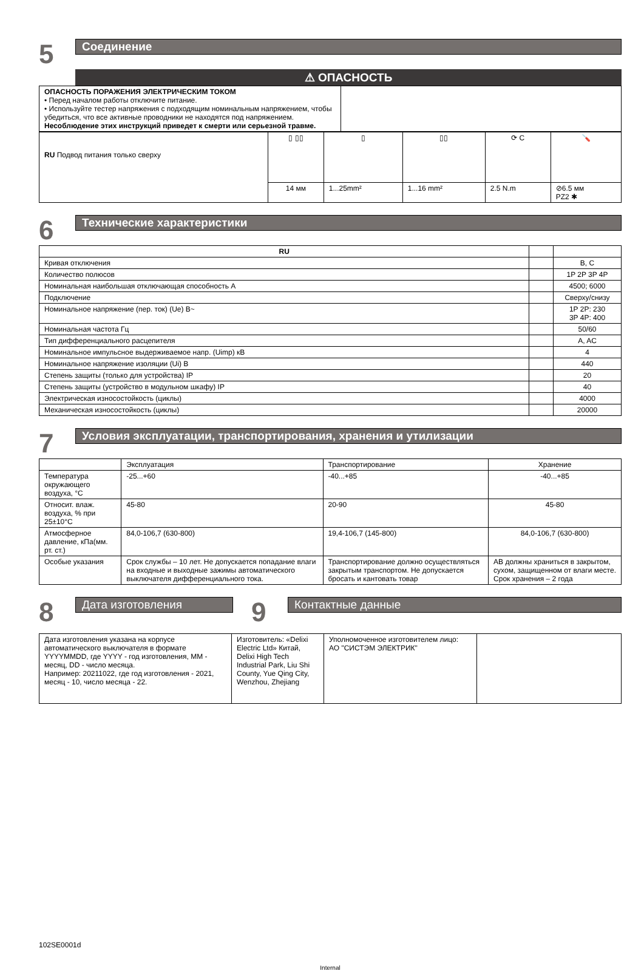5
Соединение
⚠ ОПАСНОСТЬ
| ОПАСНОСТЬ ПОРАЖЕНИЯ ЭЛЕКТРИЧЕСКИМ ТОКОМ • Перед началом работы отключите питание. • Используйте тестер напряжения с подходящим номинальным напряжением, чтобы убедиться, что все активные проводники не находятся под напряжением. Несоблюдение этих инструкций приведет к смерти или серьезной травме. | |
| RU Подвод питания только сверху | ▯ ▯▯ | ▯ | ▯▯ | ⟳ C | 🪛 |
| | 14 мм | 1...25mm² | 1...16 mm² | 2.5 N.m | ⊘6.5 мм PZ2 ✱ |
6
Технические характеристики
| RU | | |
| --- | --- | --- |
| Кривая отключения | | B, C |
| Количество полюсов | | 1P 2P 3P 4P |
| Номинальная наибольшая отключающая способность A | | 4500; 6000 |
| Подключение | | Сверху/снизу |
| Номинальное напряжение (пер. ток) (Ue) В~ | | 1P 2P: 230 3P 4P: 400 |
| Номинальная частота Гц | | 50/60 |
| Тип дифференциального расцепителя | | A, AC |
| Номинальное импульсное выдерживаемое напр. (Uimp) кВ | | 4 |
| Номинальное напряжение изоляции (Ui) В | | 440 |
| Степень защиты (только для устройства) IP | | 20 |
| Степень защиты (устройство в модульном шкафу) IP | | 40 |
| Электрическая износостойкость (циклы) | | 4000 |
| Механическая износостойкость (циклы) | | 20000 |
7
Условия эксплуатации, транспортирования, хранения и утилизации
| | Эксплуатация | Транспортирование | Хранение |
| --- | --- | --- | --- |
| Температура окружающего воздуха, °C | -25...+60 | -40...+85 | -40...+85 |
| Относит. влаж. воздуха, % при 25±10°C | 45-80 | 20-90 | 45-80 |
| Атмосферное давление, кПа(мм. рт. ст.) | 84,0-106,7 (630-800) | 19,4-106,7 (145-800) | 84,0-106,7 (630-800) |
| Особые указания | Срок службы – 10 лет. Не допускается попадание влаги на входные и выходные зажимы автоматического выключателя дифференциального тока. | Транспортирование должно осуществляться закрытым транспортом. Не допускается бросать и кантовать товар | АВ должны храниться в закрытом, сухом, защищенном от влаги месте. Срок хранения – 2 года |
8
Дата изготовления
9
Контактные данные
| Дата изготовления указана на корпусе автоматического выключателя в формате YYYYMMDD, где YYYY - год изготовления, MM - месяц, DD - число месяца. Например: 20211022, где год изготовления - 2021, месяц - 10, число месяца - 22. | Изготовитель: «Delixi Electric Ltd» Китай, Delixi High Tech Industrial Park, Liu Shi County, Yue Qing City, Wenzhou, Zhejiang | Уполномоченное изготовителем лицо: АО "СИСТЭМ ЭЛЕКТРИК" | |
102SE0001d
Internal